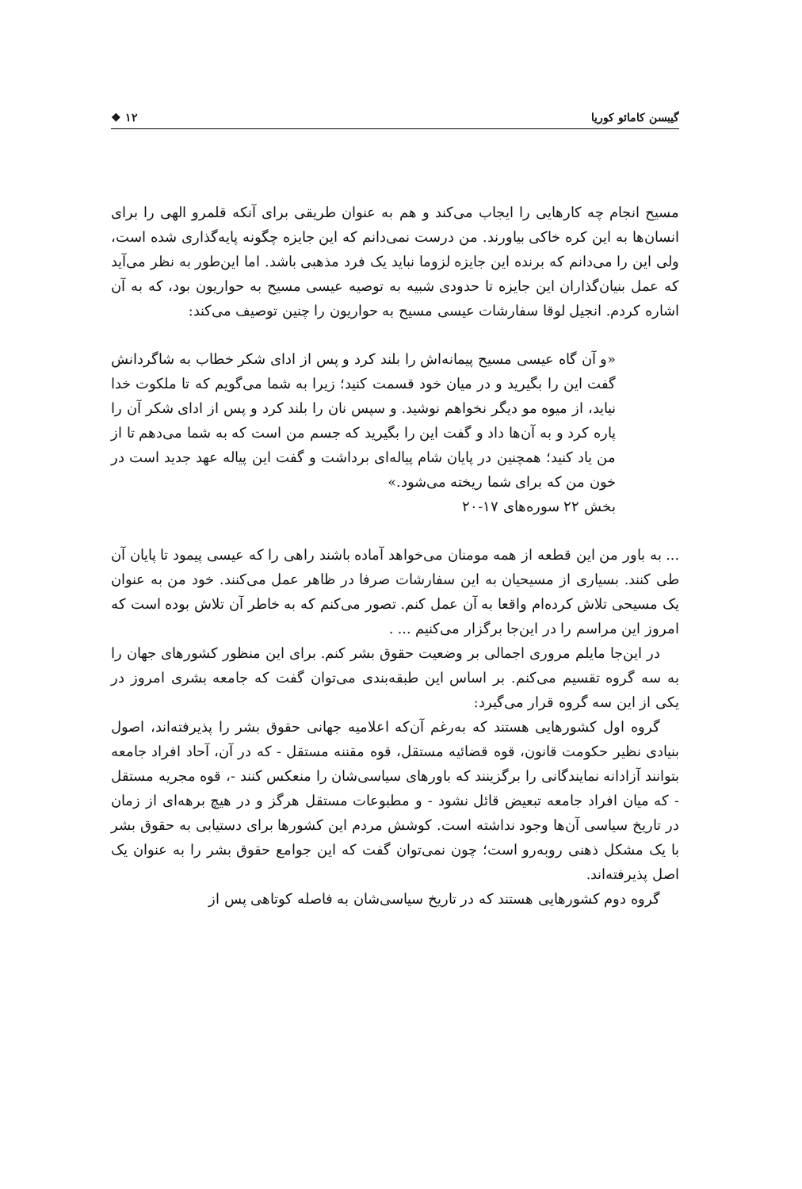گیبسن کامائو کوریا ۱۲ ❖
مسیح انجام چه کارهایی را ایجاب می‌کند و هم به عنوان طریقی برای آنکه قلمرو الهی را برای انسان‌ها به این کره خاکی بیاورند. من درست نمی‌دانم که این جایزه چگونه پایه‌گذاری شده است، ولی این را می‌دانم که برنده این جایزه لزوما نباید یک فرد مذهبی باشد. اما این‌طور به نظر می‌آید که عمل بنیان‌گذاران این جایزه تا حدودی شبیه به توصیه عیسی مسیح به حواریون بود، که به آن اشاره کردم. انجیل لوقا سفارشات عیسی مسیح به حواریون را چنین توصیف می‌کند:
«و آن گاه عیسی مسیح پیمانه‌اش را بلند کرد و پس از ادای شکر خطاب به شاگردانش گفت این را بگیرید و در میان خود قسمت کنید؛ زیرا به شما می‌گویم که تا ملکوت خدا نیاید، از میوه مو دیگر نخواهم نوشید. و سپس نان را بلند کرد و پس از ادای شکر آن را پاره کرد و به آن‌ها داد و گفت این را بگیرید که جسم من است که به شما می‌دهم تا از من یاد کنید؛ همچنین در پایان شام پیاله‌ای برداشت و گفت این پیاله عهد جدید است در خون من که برای شما ریخته می‌شود.»
بخش ۲۲ سوره‌های ۱۷-۲۰
... به باور من این قطعه از همه مومنان می‌خواهد آماده باشند راهی را که عیسی پیمود تا پایان آن طی کنند. بسیاری از مسیحیان به این سفارشات صرفا در ظاهر عمل می‌کنند. خود من به عنوان یک مسیحی تلاش کرده‌ام واقعا به آن عمل کنم. تصور می‌کنم که به خاطر آن تلاش بوده است که امروز این مراسم را در این‌جا برگزار می‌کنیم ... .
در این‌جا مایلم مروری اجمالی بر وضعیت حقوق بشر کنم. برای این منظور کشورهای جهان را به سه گروه تقسیم می‌کنم. بر اساس این طبقه‌بندی می‌توان گفت که جامعه بشری امروز در یکی از این سه گروه قرار می‌گیرد:
گروه اول کشورهایی هستند که به‌رغم آن‌که اعلامیه جهانی حقوق بشر را پذیرفته‌اند، اصول بنیادی نظیر حکومت قانون، قوه قضائیه مستقل، قوه مقننه مستقل - که در آن، آحاد افراد جامعه بتوانند آزادانه نمایندگانی را برگزینند که باورهای سیاسی‌شان را منعکس کنند -، قوه مجریه مستقل - که میان افراد جامعه تبعیض قائل نشود - و مطبوعات مستقل هرگز و در هیچ برهه‌ای از زمان در تاریخ سیاسی آن‌ها وجود نداشته است. کوشش مردم این کشورها برای دستیابی به حقوق بشر با یک مشکل ذهنی روبه‌رو است؛ چون نمی‌توان گفت که این جوامع حقوق بشر را به عنوان یک اصل پذیرفته‌اند.
گروه دوم کشورهایی هستند که در تاریخ سیاسی‌شان به فاصله کوتاهی پس از